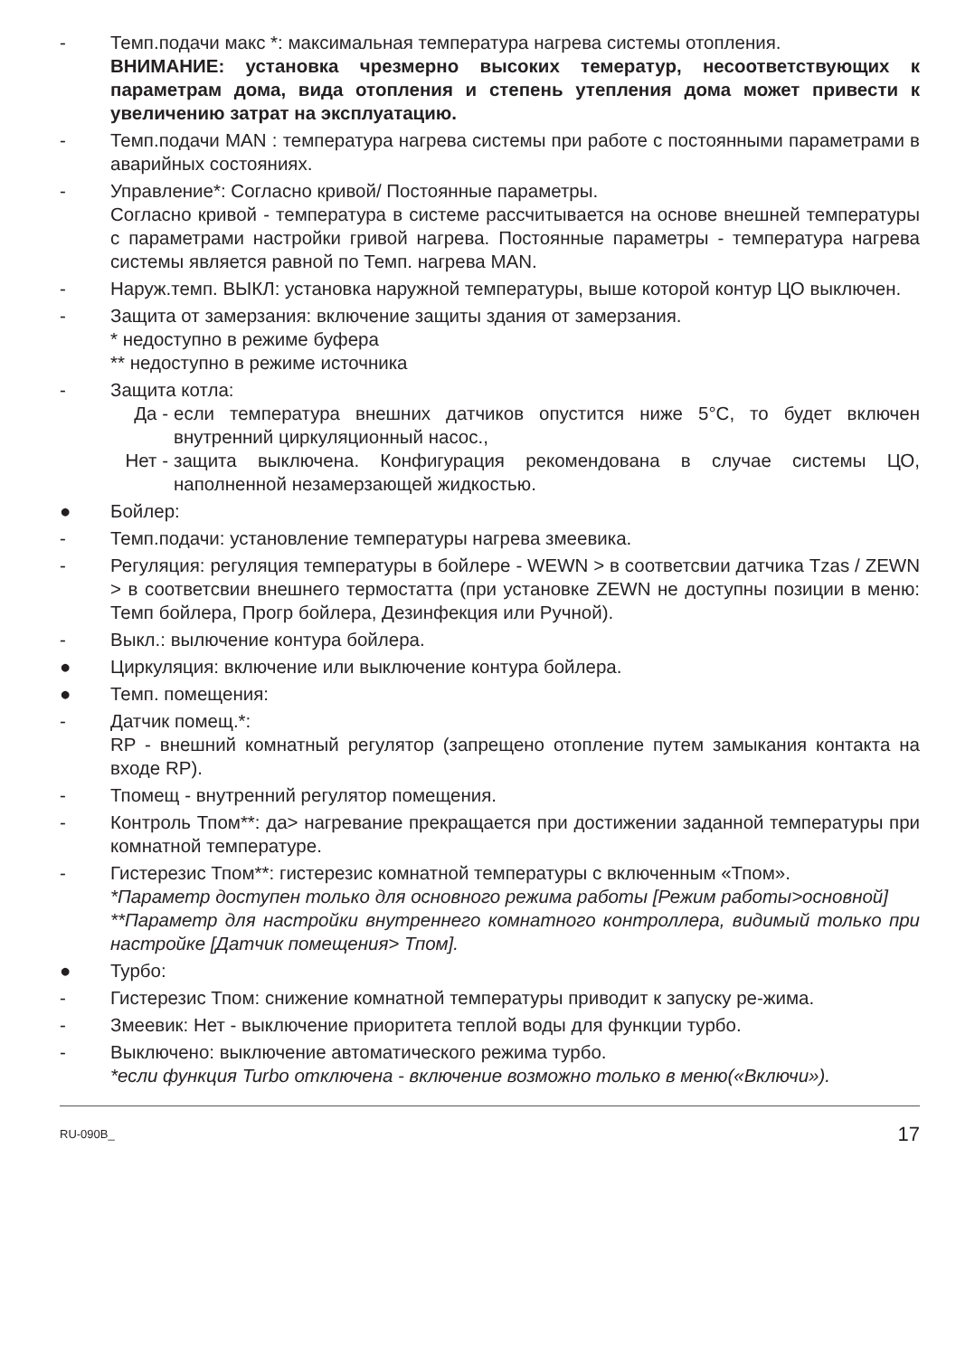- Темп.подачи макс *: максимальная температура нагрева системы отопления.
ВНИМАНИЕ: установка чрезмерно высоких темератур, несоответствующих к параметрам дома, вида отопления и степень утепления дома может привести к увеличению затрат на эксплуатацию.
- Темп.подачи MAN : температура нагрева системы при работе с постоянными параметрами в аварийных состояниях.
- Управление*: Согласно кривой/ Постоянные параметры.
Согласно кривой - температура в системе рассчитывается на основе внешней температуры с параметрами настройки гривой нагрева. Постоянные параметры - температура нагрева системы является равной по Темп. нагрева MAN.
- Наруж.темп. ВЫКЛ: установка наружной температуры, выше которой контур ЦО выключен.
- Защита от замерзания: включение защиты здания от замерзания.
* недоступно в режиме буфера
** недоступно в режиме источника
- Защита котла:
Да - если температура внешних датчиков опустится ниже 5°C, то будет включен внутренний циркуляционный насос.,
Нет - защита выключена. Конфигурация рекомендована в случае системы ЦО, наполненной незамерзающей жидкостью.
● Бойлер:
- Темп.подачи: установление температуры нагрева змеевика.
- Регуляция: регуляция температуры в бойлере - WEWN > в соответсвии датчика Tzas / ZEWN > в соответсвии внешнего термостатта (при установке ZEWN не доступны позиции в меню: Темп бойлера, Прогр бойлера, Дезинфекция или Ручной).
- Выкл.: вылючение контура бойлера.
● Циркуляция: включение или выключение контура бойлера.
● Темп. помещения:
- Датчик помещ.*:
RP - внешний комнатный регулятор (запрещено отопление путем замыкания контакта на входе RP).
- Тпомещ - внутренний регулятор помещения.
- Контроль Тпом**: да> нагревание прекращается при достижении заданной температуры при комнатной температуре.
- Гистерезис Тпом**: гистерезис комнатной температуры с включенным «Тпом».
*Параметр доступен только для основного режима работы [Режим работы>основной]
**Параметр для настройки внутреннего комнатного контроллера, видимый только при настройке [Датчик помещения> Тпом].
● Турбо:
- Гистерезис Тпом: снижение комнатной температуры приводит к запуску ре-жима.
- Змеевик: Нет - выключение приоритета теплой воды для функции турбо.
- Выключено: выключение автоматического режима турбо.
*если функция Turbo отключена - включение возможно только в меню(«Включи»).
RU-090B_ 17